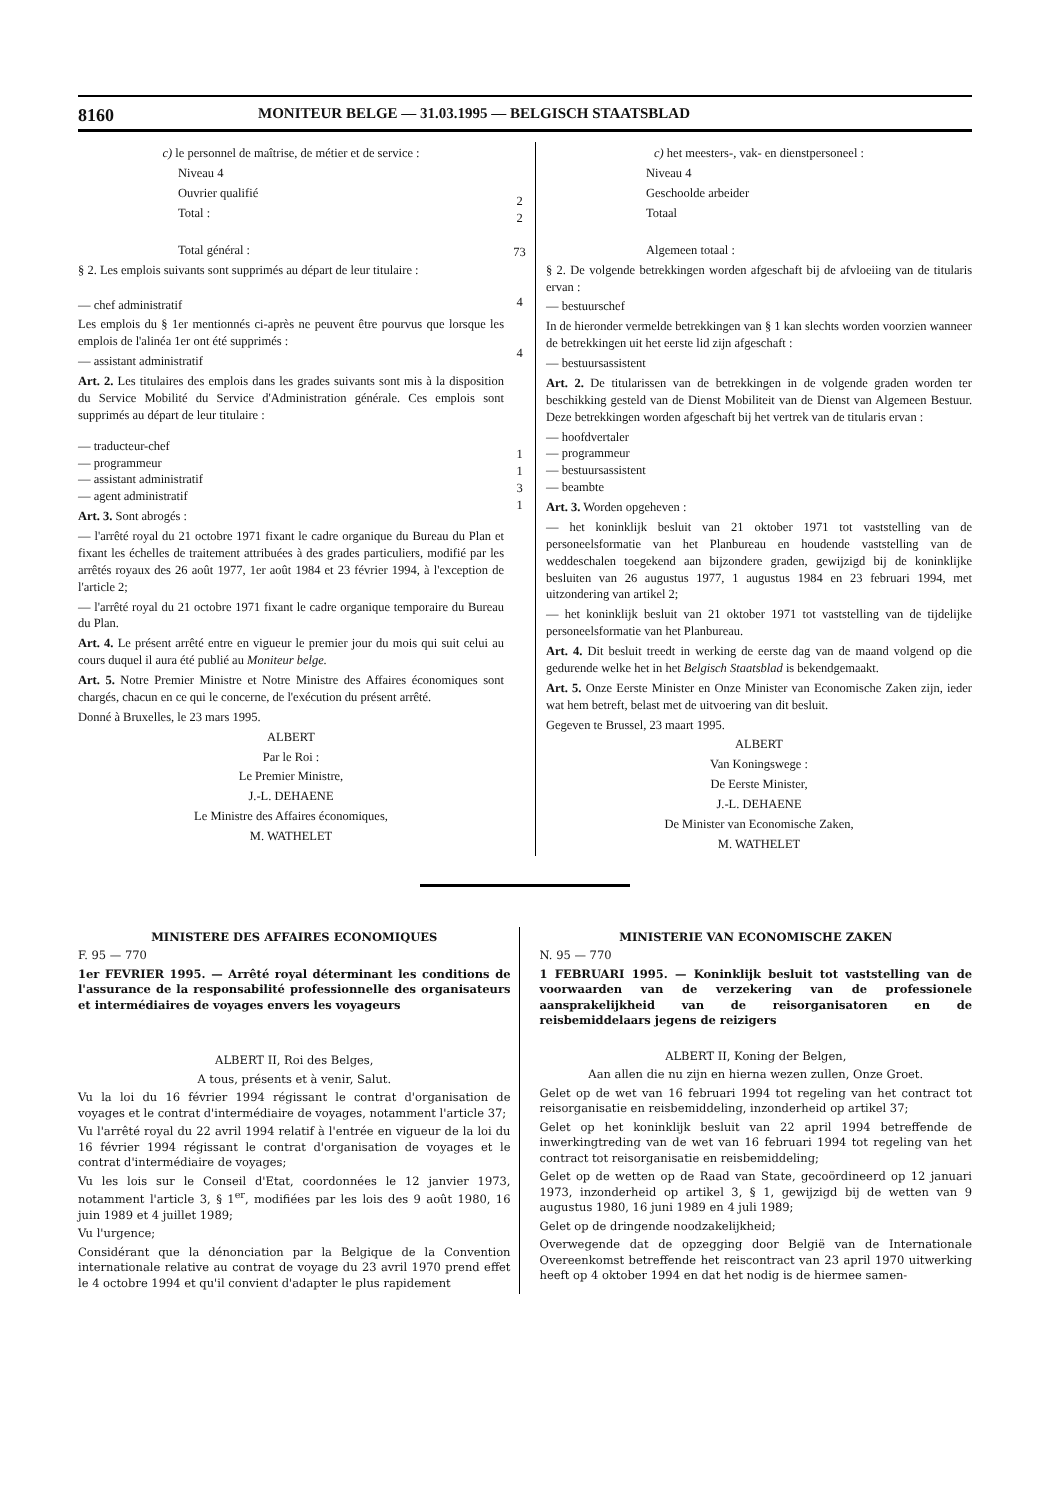8160 MONITEUR BELGE — 31.03.1995 — BELGISCH STAATSBLAD
c) le personnel de maîtrise, de métier et de service :
Niveau 4
Ouvrier qualifié
Total :
Total général :
§ 2. Les emplois suivants sont supprimés au départ de leur titulaire :
— chef administratif
Les emplois du § 1er mentionnés ci-après ne peuvent être pourvus que lorsque les emplois de l'alinéa 1er ont été supprimés :
— assistant administratif
Art. 2. Les titulaires des emplois dans les grades suivants sont mis à la disposition du Service Mobilité du Service d'Administration générale. Ces emplois sont supprimés au départ de leur titulaire :
— traducteur-chef
— programmeur
— assistant administratif
— agent administratif
Art. 3. Sont abrogés :
— l'arrêté royal du 21 octobre 1971 fixant le cadre organique du Bureau du Plan et fixant les échelles de traitement attribuées à des grades particuliers, modifié par les arrêtés royaux des 26 août 1977, 1er août 1984 et 23 février 1994, à l'exception de l'article 2;
— l'arrêté royal du 21 octobre 1971 fixant le cadre organique temporaire du Bureau du Plan.
Art. 4. Le présent arrêté entre en vigueur le premier jour du mois qui suit celui au cours duquel il aura été publié au Moniteur belge.
Art. 5. Notre Premier Ministre et Notre Ministre des Affaires économiques sont chargés, chacun en ce qui le concerne, de l'exécution du présent arrêté.
Donné à Bruxelles, le 23 mars 1995.
ALBERT
Par le Roi :
Le Premier Ministre,
J.-L. DEHAENE
Le Ministre des Affaires économiques,
M. WATHELET
2
2
73
4
4
1
1
3
1
c) het meesters-, vak- en dienstpersoneel :
Niveau 4
Geschoolde arbeider
Totaal
Algemeen totaal :
§ 2. De volgende betrekkingen worden afgeschaft bij de afvloeiing van de titularis ervan :
— bestuurschef
In de hieronder vermelde betrekkingen van § 1 kan slechts worden voorzien wanneer de betrekkingen uit het eerste lid zijn afgeschaft :
— bestuursassistent
Art. 2. De titularissen van de betrekkingen in de volgende graden worden ter beschikking gesteld van de Dienst Mobiliteit van de Dienst van Algemeen Bestuur. Deze betrekkingen worden afgeschaft bij het vertrek van de titularis ervan :
— hoofdvertaler
— programmeur
— bestuursassistent
— beambte
Art. 3. Worden opgeheven :
— het koninklijk besluit van 21 oktober 1971 tot vaststelling van de personeelsformatie van het Planbureau en houdende vaststelling van de weddeschalen toegekend aan bijzondere graden, gewijzigd bij de koninklijke besluiten van 26 augustus 1977, 1 augustus 1984 en 23 februari 1994, met uitzondering van artikel 2;
— het koninklijk besluit van 21 oktober 1971 tot vaststelling van de tijdelijke personeelsformatie van het Planbureau.
Art. 4. Dit besluit treedt in werking de eerste dag van de maand volgend op die gedurende welke het in het Belgisch Staatsblad is bekendgemaakt.
Art. 5. Onze Eerste Minister en Onze Minister van Economische Zaken zijn, ieder wat hem betreft, belast met de uitvoering van dit besluit.
Gegeven te Brussel, 23 maart 1995.
ALBERT
Van Koningswege :
De Eerste Minister,
J.-L. DEHAENE
De Minister van Economische Zaken,
M. WATHELET
MINISTERE DES AFFAIRES ECONOMIQUES
F. 95 — 770
1er FEVRIER 1995. — Arrêté royal déterminant les conditions de l'assurance de la responsabilité professionnelle des organisateurs et intermédiaires de voyages envers les voyageurs
ALBERT II, Roi des Belges,
A tous, présents et à venir, Salut.
Vu la loi du 16 février 1994 régissant le contrat d'organisation de voyages et le contrat d'intermédiaire de voyages, notamment l'article 37;
Vu l'arrêté royal du 22 avril 1994 relatif à l'entrée en vigueur de la loi du 16 février 1994 régissant le contrat d'organisation de voyages et le contrat d'intermédiaire de voyages;
Vu les lois sur le Conseil d'Etat, coordonnées le 12 janvier 1973, notamment l'article 3, § 1<sup>er</sup>, modifiées par les lois des 9 août 1980, 16 juin 1989 et 4 juillet 1989;
Vu l'urgence;
Considérant que la dénonciation par la Belgique de la Convention internationale relative au contrat de voyage du 23 avril 1970 prend effet le 4 octobre 1994 et qu'il convient d'adapter le plus rapidement
MINISTERIE VAN ECONOMISCHE ZAKEN
N. 95 — 770
1 FEBRUARI 1995. — Koninklijk besluit tot vaststelling van de voorwaarden van de verzekering van de professionele aansprakelijkheid van de reisorganisatoren en de reisbemiddelaars jegens de reizigers
ALBERT II, Koning der Belgen,
Aan allen die nu zijn en hierna wezen zullen, Onze Groet.
Gelet op de wet van 16 februari 1994 tot regeling van het contract tot reisorganisatie en reisbemiddeling, inzonderheid op artikel 37;
Gelet op het koninklijk besluit van 22 april 1994 betreffende de inwerkingtreding van de wet van 16 februari 1994 tot regeling van het contract tot reisorganisatie en reisbemiddeling;
Gelet op de wetten op de Raad van State, gecoördineerd op 12 januari 1973, inzonderheid op artikel 3, § 1, gewijzigd bij de wetten van 9 augustus 1980, 16 juni 1989 en 4 juli 1989;
Gelet op de dringende noodzakelijkheid;
Overwegende dat de opzegging door België van de Internationale Overeenkomst betreffende het reiscontract van 23 april 1970 uitwerking heeft op 4 oktober 1994 en dat het nodig is de hiermee samen-